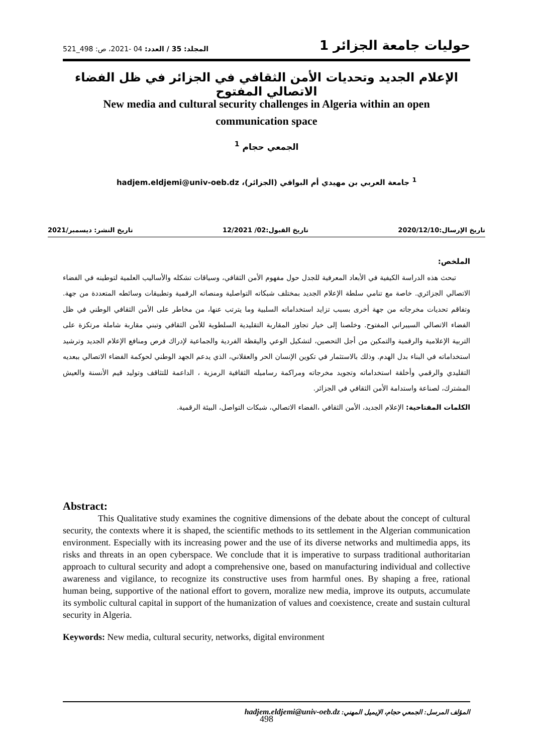حوليات جامعة الجزائر 1 المجلد: 35 / العدد: 04 -2021، ص: 498_521
الإعلام الجديد وتحديات الأمن الثقافي في الجزائر في ظل الفضاء الاتصالي المفتوح
New media and cultural security challenges in Algeria within an open communication space
الجمعي حجام <sup>1</sup>
<sup>1</sup> جامعة العربي بن مهيدي أم البواقي (الجزائر)، hadjem.eldjemi@univ-oeb.dz
تاريخ الإرسال:2020/12/10 تاريخ القبول:02/ 12/2021 تاريخ النشر: ديسمبر/2021
الملخص:
تبحث هذه الدراسة الكيفية في الأبعاد المعرفية للجدل حول مفهوم الأمن الثقافي، وسياقات تشكله والأساليب العلمية لتوطينه في الفضاء الاتصالي الجزائري. خاصة مع تنامي سلطة الإعلام الجديد بمختلف شبكاته التواصلية ومنصاته الرقمية وتطبيقات وسائطه المتعددة من جهة. وتفاقم تحديات مخرجاته من جهة أخرى بسبب تزايد استخداماته السلبية وما يترتب عنها، من مخاطر على الأمن الثقافي الوطني في ظل الفضاء الاتصالي السيبراني المفتوح. وخلصنا إلى خيار تجاوز المقاربة التقليدية السلطوية للأمن الثقافي وتبني مقاربة شاملة مرتكزة على التربية الإعلامية والرقمية والتمكين من أجل التحصين، لتشكيل الوعي واليقظة الفردية والجماعية لإدراك فرص ومنافع الإعلام الجديد وترشيد استخداماته في البناء بدل الهدم. وذلك بالاستثمار في تكوين الإنسان الحر والعقلاني، الذي يدعم الجهد الوطني لحوكمة الفضاء الاتصالي ببعديه التقليدي والرقمي وأخلقة استخداماته وتجويد مخرجاته ومراكمة رساميله الثقافية الرمزية ، الداعمة للتثاقف وتوليد قيم الأنسنة والعيش المشترك، لصناعة واستدامة الأمن الثقافي في الجزائر.
الكلمات المفتاحية: الإعلام الجديد، الأمن الثقافي ،الفضاء الاتصالي، شبكات التواصل، البيئة الرقمية.
Abstract:
This Qualitative study examines the cognitive dimensions of the debate about the concept of cultural security, the contexts where it is shaped, the scientific methods to its settlement in the Algerian communication environment. Especially with its increasing power and the use of its diverse networks and multimedia apps, its risks and threats in an open cyberspace. We conclude that it is imperative to surpass traditional authoritarian approach to cultural security and adopt a comprehensive one, based on manufacturing individual and collective awareness and vigilance, to recognize its constructive uses from harmful ones. By shaping a free, rational human being, supportive of the national effort to govern, moralize new media, improve its outputs, accumulate its symbolic cultural capital in support of the humanization of values and coexistence, create and sustain cultural security in Algeria.
Keywords: New media, cultural security, networks, digital environment
المؤلف المرسل: الجمعي حجام، الإيميل المهني: hadjem.eldjemi@univ-oeb.dz
498